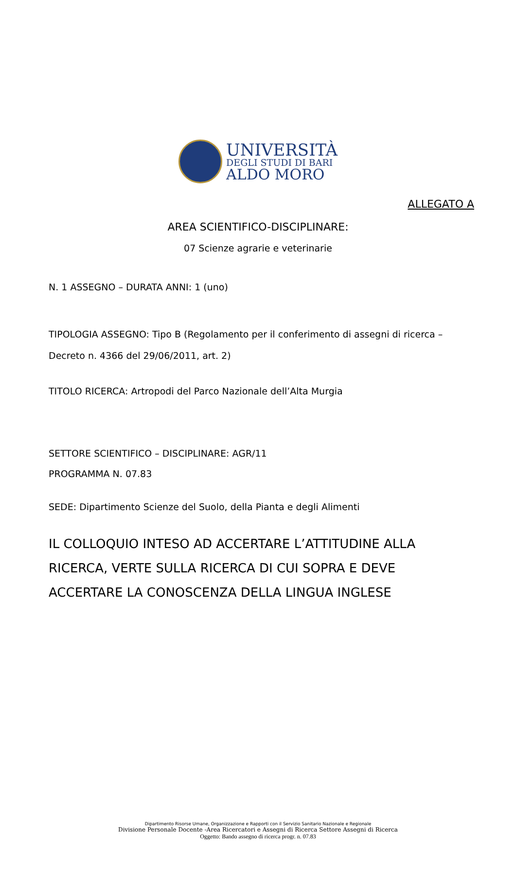UNIVERSITÀ
DEGLI STUDI DI BARI
ALDO MORO
ALLEGATO A
AREA SCIENTIFICO-DISCIPLINARE:
07 Scienze agrarie e veterinarie
N. 1 ASSEGNO – DURATA ANNI: 1 (uno)
TIPOLOGIA ASSEGNO: Tipo B (Regolamento per il conferimento di assegni di ricerca – Decreto n. 4366 del 29/06/2011, art. 2)
TITOLO RICERCA: Artropodi del Parco Nazionale dell’Alta Murgia
SETTORE SCIENTIFICO – DISCIPLINARE: AGR/11
PROGRAMMA N. 07.83
SEDE: Dipartimento Scienze del Suolo, della Pianta e degli Alimenti
IL COLLOQUIO INTESO AD ACCERTARE L’ATTITUDINE ALLA RICERCA, VERTE SULLA RICERCA DI CUI SOPRA E DEVE ACCERTARE LA CONOSCENZA DELLA LINGUA INGLESE
Dipartimento Risorse Umane, Organizzazione e Rapporti con il Servizio Sanitario Nazionale e Regionale
Divisione Personale Docente -Area Ricercatori e Assegni di Ricerca Settore Assegni di Ricerca
Oggetto: Bando assegno di ricerca progr. n. 07.83